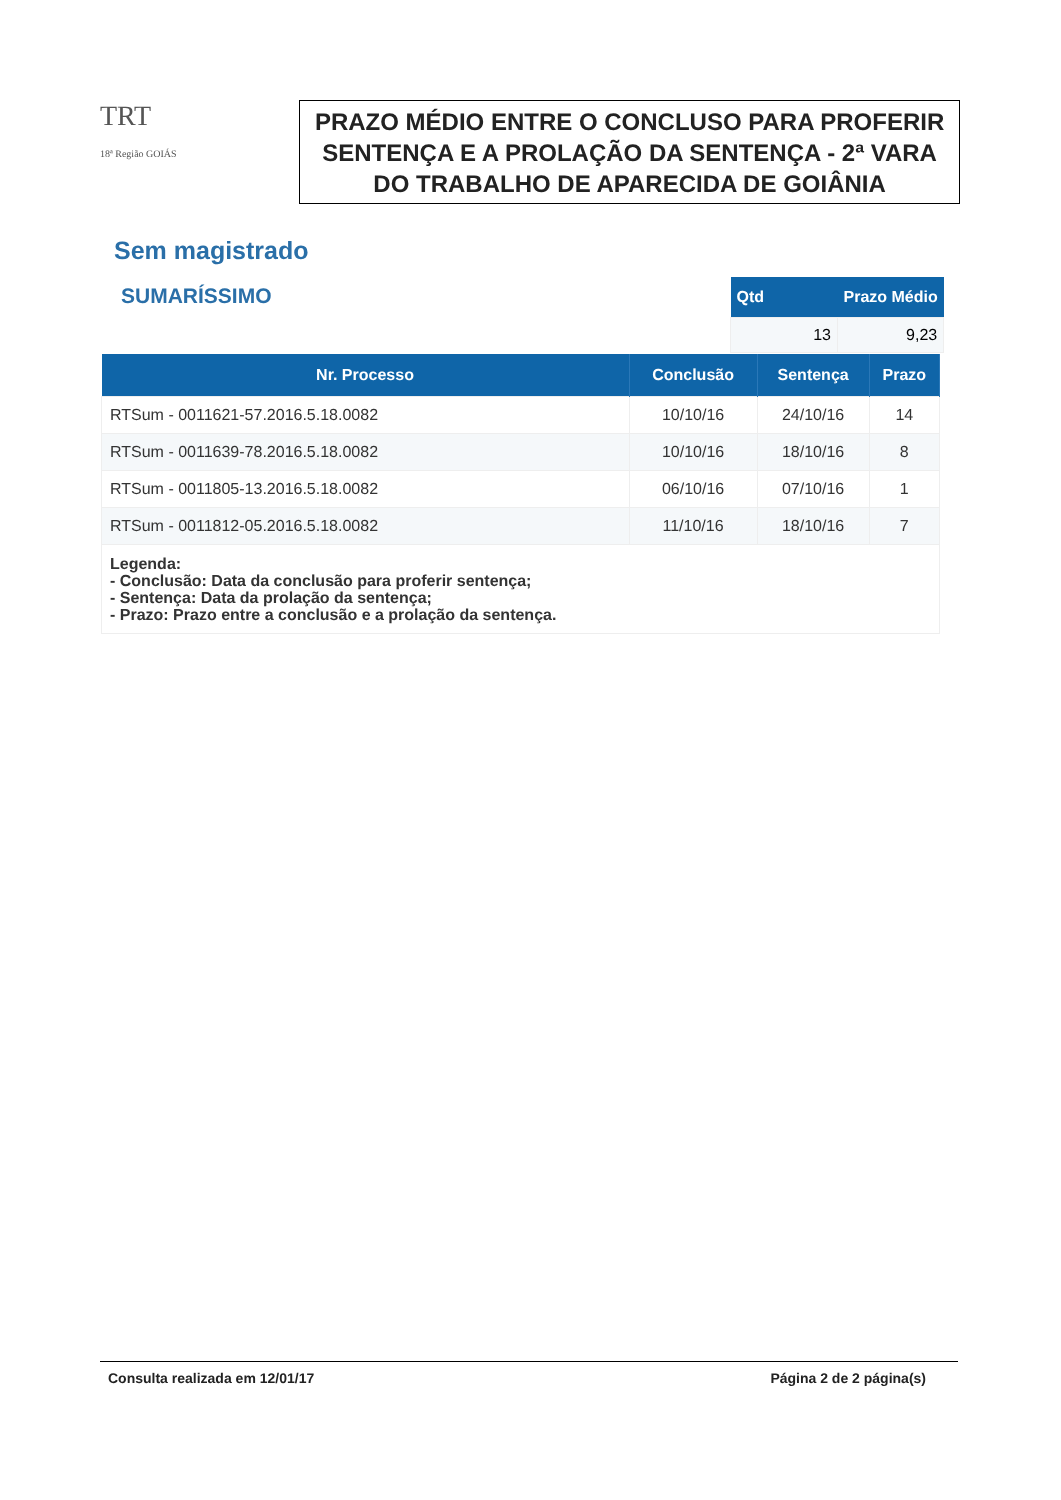TRT
18ª Região GOIÁS
PRAZO MÉDIO ENTRE O CONCLUSO PARA PROFERIR
SENTENÇA E A PROLAÇÃO DA SENTENÇA - 2ª VARA
DO TRABALHO DE APARECIDA DE GOIÂNIA
Sem magistrado
SUMARÍSSIMO
| Qtd | Prazo Médio |
| --- | --- |
| 13 | 9,23 |
| Nr. Processo | Conclusão | Sentença | Prazo |
| --- | --- | --- | --- |
| RTSum - 0011621-57.2016.5.18.0082 | 10/10/16 | 24/10/16 | 14 |
| RTSum - 0011639-78.2016.5.18.0082 | 10/10/16 | 18/10/16 | 8 |
| RTSum - 0011805-13.2016.5.18.0082 | 06/10/16 | 07/10/16 | 1 |
| RTSum - 0011812-05.2016.5.18.0082 | 11/10/16 | 18/10/16 | 7 |
| Legenda: - Conclusão: Data da conclusão para proferir sentença; - Sentença: Data da prolação da sentença; - Prazo: Prazo entre a conclusão e a prolação da sentença. | | | |
Consulta realizada em 12/01/17 Página 2 de 2 página(s)